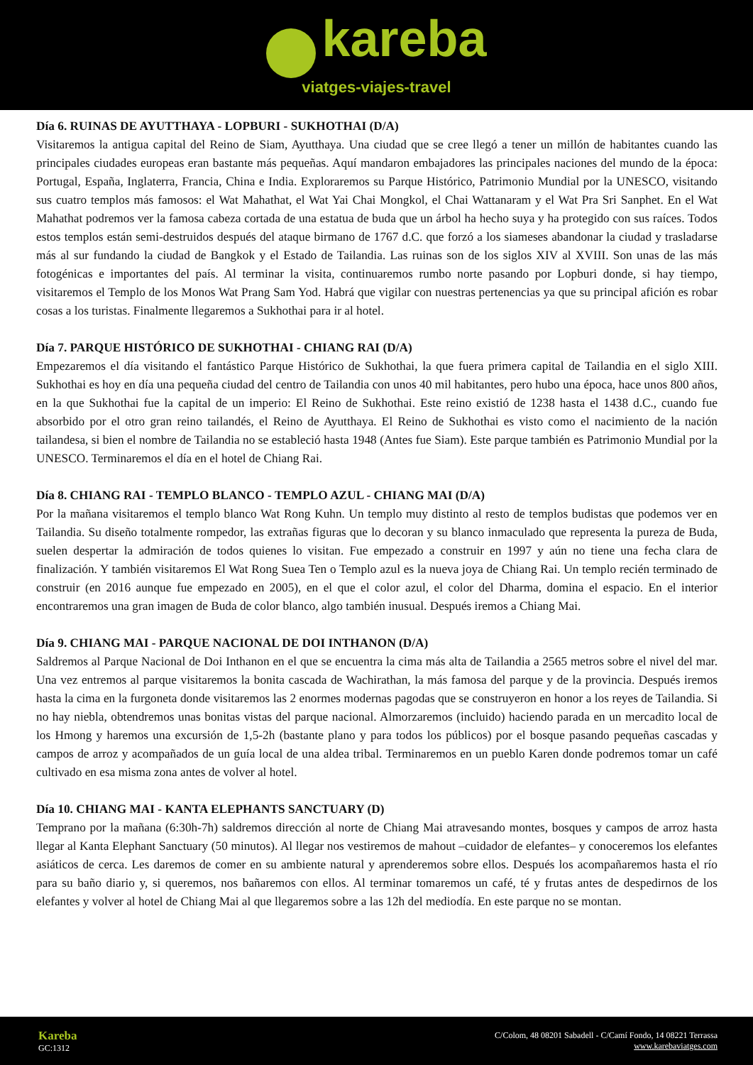kareba
viatges-viajes-travel
Día 6. RUINAS DE AYUTTHAYA - LOPBURI - SUKHOTHAI (D/A)
Visitaremos la antigua capital del Reino de Siam, Ayutthaya. Una ciudad que se cree llegó a tener un millón de habitantes cuando las principales ciudades europeas eran bastante más pequeñas. Aquí mandaron embajadores las principales naciones del mundo de la época: Portugal, España, Inglaterra, Francia, China e India. Exploraremos su Parque Histórico, Patrimonio Mundial por la UNESCO, visitando sus cuatro templos más famosos: el Wat Mahathat, el Wat Yai Chai Mongkol, el Chai Wattanaram y el Wat Pra Sri Sanphet. En el Wat Mahathat podremos ver la famosa cabeza cortada de una estatua de buda que un árbol ha hecho suya y ha protegido con sus raíces. Todos estos templos están semi-destruidos después del ataque birmano de 1767 d.C. que forzó a los siameses abandonar la ciudad y trasladarse más al sur fundando la ciudad de Bangkok y el Estado de Tailandia. Las ruinas son de los siglos XIV al XVIII. Son unas de las más fotogénicas e importantes del país. Al terminar la visita, continuaremos rumbo norte pasando por Lopburi donde, si hay tiempo, visitaremos el Templo de los Monos Wat Prang Sam Yod. Habrá que vigilar con nuestras pertenencias ya que su principal afición es robar cosas a los turistas. Finalmente llegaremos a Sukhothai para ir al hotel.
Día 7. PARQUE HISTÓRICO DE SUKHOTHAI - CHIANG RAI (D/A)
Empezaremos el día visitando el fantástico Parque Histórico de Sukhothai, la que fuera primera capital de Tailandia en el siglo XIII. Sukhothai es hoy en día una pequeña ciudad del centro de Tailandia con unos 40 mil habitantes, pero hubo una época, hace unos 800 años, en la que Sukhothai fue la capital de un imperio: El Reino de Sukhothai. Este reino existió de 1238 hasta el 1438 d.C., cuando fue absorbido por el otro gran reino tailandés, el Reino de Ayutthaya. El Reino de Sukhothai es visto como el nacimiento de la nación tailandesa, si bien el nombre de Tailandia no se estableció hasta 1948 (Antes fue Siam). Este parque también es Patrimonio Mundial por la UNESCO. Terminaremos el día en el hotel de Chiang Rai.
Día 8. CHIANG RAI - TEMPLO BLANCO - TEMPLO AZUL - CHIANG MAI (D/A)
Por la mañana visitaremos el templo blanco Wat Rong Kuhn. Un templo muy distinto al resto de templos budistas que podemos ver en Tailandia. Su diseño totalmente rompedor, las extrañas figuras que lo decoran y su blanco inmaculado que representa la pureza de Buda, suelen despertar la admiración de todos quienes lo visitan. Fue empezado a construir en 1997 y aún no tiene una fecha clara de finalización. Y también visitaremos El Wat Rong Suea Ten o Templo azul es la nueva joya de Chiang Rai. Un templo recién terminado de construir (en 2016 aunque fue empezado en 2005), en el que el color azul, el color del Dharma, domina el espacio. En el interior encontraremos una gran imagen de Buda de color blanco, algo también inusual. Después iremos a Chiang Mai.
Día 9. CHIANG MAI - PARQUE NACIONAL DE DOI INTHANON (D/A)
Saldremos al Parque Nacional de Doi Inthanon en el que se encuentra la cima más alta de Tailandia a 2565 metros sobre el nivel del mar. Una vez entremos al parque visitaremos la bonita cascada de Wachirathan, la más famosa del parque y de la provincia. Después iremos hasta la cima en la furgoneta donde visitaremos las 2 enormes modernas pagodas que se construyeron en honor a los reyes de Tailandia. Si no hay niebla, obtendremos unas bonitas vistas del parque nacional. Almorzaremos (incluido) haciendo parada en un mercadito local de los Hmong y haremos una excursión de 1,5-2h (bastante plano y para todos los públicos) por el bosque pasando pequeñas cascadas y campos de arroz y acompañados de un guía local de una aldea tribal. Terminaremos en un pueblo Karen donde podremos tomar un café cultivado en esa misma zona antes de volver al hotel.
Día 10. CHIANG MAI - KANTA ELEPHANTS SANCTUARY (D)
Temprano por la mañana (6:30h-7h) saldremos dirección al norte de Chiang Mai atravesando montes, bosques y campos de arroz hasta llegar al Kanta Elephant Sanctuary (50 minutos). Al llegar nos vestiremos de mahout –cuidador de elefantes– y conoceremos los elefantes asiáticos de cerca. Les daremos de comer en su ambiente natural y aprenderemos sobre ellos. Después los acompañaremos hasta el río para su baño diario y, si queremos, nos bañaremos con ellos. Al terminar tomaremos un café, té y frutas antes de despedirnos de los elefantes y volver al hotel de Chiang Mai al que llegaremos sobre a las 12h del mediodía. En este parque no se montan.
Kareba
GC:1312
C/Colom, 48 08201 Sabadell - C/Camí Fondo, 14 08221 Terrassa
www.karebaviatges.com